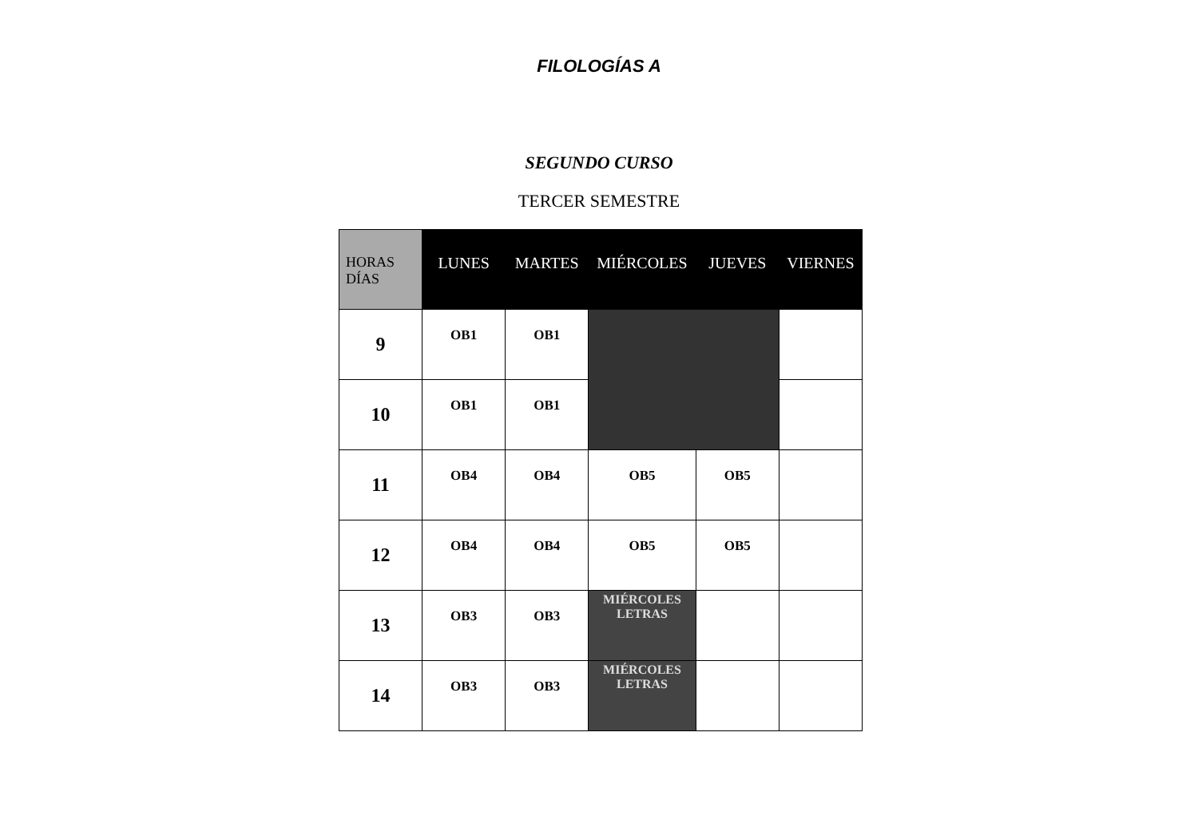FILOLOGÍAS A
SEGUNDO CURSO
TERCER SEMESTRE
| HORAS DÍAS | LUNES | MARTES | MIÉRCOLES | JUEVES | VIERNES |
| --- | --- | --- | --- | --- | --- |
| 9 | OB1 | OB1 | | | |
| 10 | OB1 | OB1 | | | |
| 11 | OB4 | OB4 | OB5 | OB5 | |
| 12 | OB4 | OB4 | OB5 | OB5 | |
| 13 | OB3 | OB3 | MIÉRCOLES LETRAS | | |
| 14 | OB3 | OB3 | MIÉRCOLES LETRAS | | |